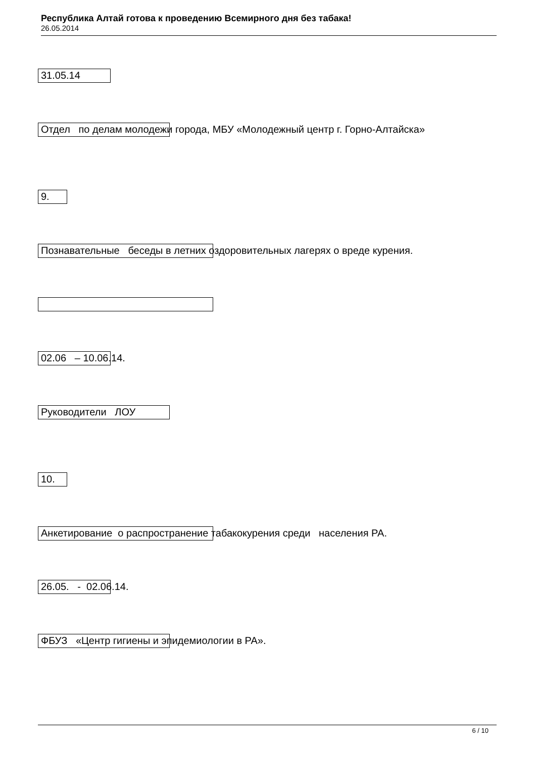Республика Алтай готова к проведению Всемирного дня без табака!
26.05.2014
31.05.14
Отдел по делам молодежи города, МБУ «Молодежный центр г. Горно-Алтайска»
9.
Познавательные беседы в летних оздоровительных лагерях о вреде курения.
02.06 – 10.06.14.
Руководители ЛОУ
10.
Анкетирование о распространение табакокурения среди населения РА.
26.05. - 02.06.14.
ФБУЗ «Центр гигиены и эпидемиологии в РА».
6 / 10